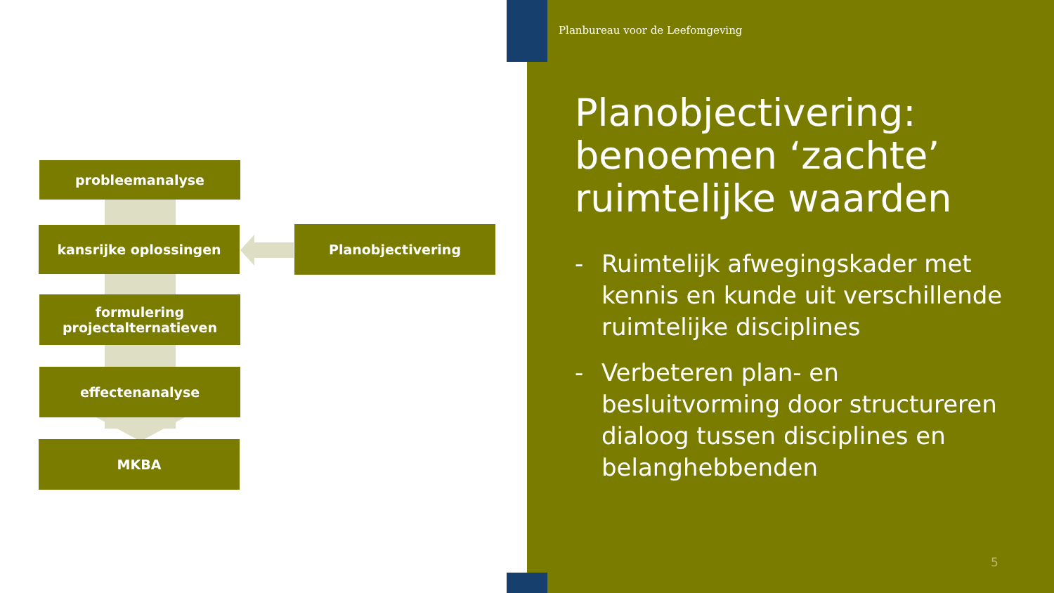probleemanalyse
kansrijke oplossingen Planobjectivering
formulering
projectalternatieven
effectenanalyse
MKBA
Planbureau voor de Leefomgeving
Planobjectivering: benoemen ‘zachte’ ruimtelijke waarden
- Ruimtelijk afwegingskader met kennis en kunde uit verschillende ruimtelijke disciplines
- Verbeteren plan- en besluitvorming door structureren dialoog tussen disciplines en belanghebbenden
5